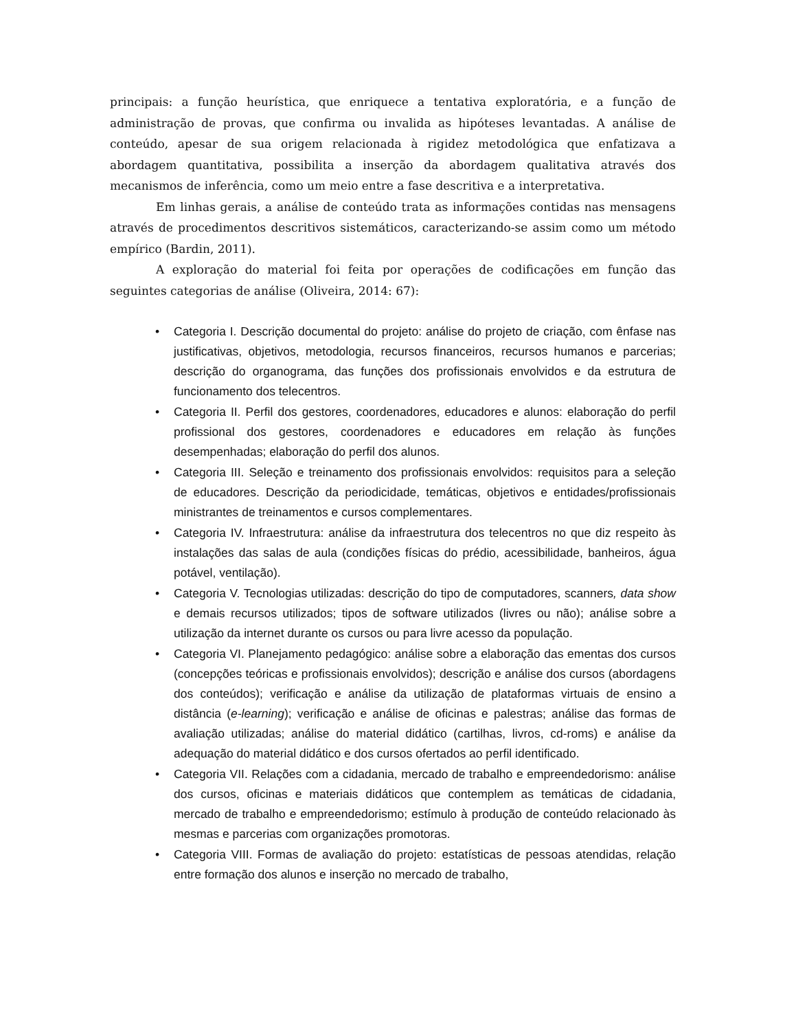principais: a função heurística, que enriquece a tentativa exploratória, e a função de administração de provas, que confirma ou invalida as hipóteses levantadas. A análise de conteúdo, apesar de sua origem relacionada à rigidez metodológica que enfatizava a abordagem quantitativa, possibilita a inserção da abordagem qualitativa através dos mecanismos de inferência, como um meio entre a fase descritiva e a interpretativa.
Em linhas gerais, a análise de conteúdo trata as informações contidas nas mensagens através de procedimentos descritivos sistemáticos, caracterizando-se assim como um método empírico (Bardin, 2011).
A exploração do material foi feita por operações de codificações em função das seguintes categorias de análise (Oliveira, 2014: 67):
• Categoria I. Descrição documental do projeto: análise do projeto de criação, com ênfase nas justificativas, objetivos, metodologia, recursos financeiros, recursos humanos e parcerias; descrição do organograma, das funções dos profissionais envolvidos e da estrutura de funcionamento dos telecentros.
• Categoria II. Perfil dos gestores, coordenadores, educadores e alunos: elaboração do perfil profissional dos gestores, coordenadores e educadores em relação às funções desempenhadas; elaboração do perfil dos alunos.
• Categoria III. Seleção e treinamento dos profissionais envolvidos: requisitos para a seleção de educadores. Descrição da periodicidade, temáticas, objetivos e entidades/profissionais ministrantes de treinamentos e cursos complementares.
• Categoria IV. Infraestrutura: análise da infraestrutura dos telecentros no que diz respeito às instalações das salas de aula (condições físicas do prédio, acessibilidade, banheiros, água potável, ventilação).
• Categoria V. Tecnologias utilizadas: descrição do tipo de computadores, scanners, data show e demais recursos utilizados; tipos de software utilizados (livres ou não); análise sobre a utilização da internet durante os cursos ou para livre acesso da população.
• Categoria VI. Planejamento pedagógico: análise sobre a elaboração das ementas dos cursos (concepções teóricas e profissionais envolvidos); descrição e análise dos cursos (abordagens dos conteúdos); verificação e análise da utilização de plataformas virtuais de ensino a distância (e-learning); verificação e análise de oficinas e palestras; análise das formas de avaliação utilizadas; análise do material didático (cartilhas, livros, cd-roms) e análise da adequação do material didático e dos cursos ofertados ao perfil identificado.
• Categoria VII. Relações com a cidadania, mercado de trabalho e empreendedorismo: análise dos cursos, oficinas e materiais didáticos que contemplem as temáticas de cidadania, mercado de trabalho e empreendedorismo; estímulo à produção de conteúdo relacionado às mesmas e parcerias com organizações promotoras.
• Categoria VIII. Formas de avaliação do projeto: estatísticas de pessoas atendidas, relação entre formação dos alunos e inserção no mercado de trabalho,